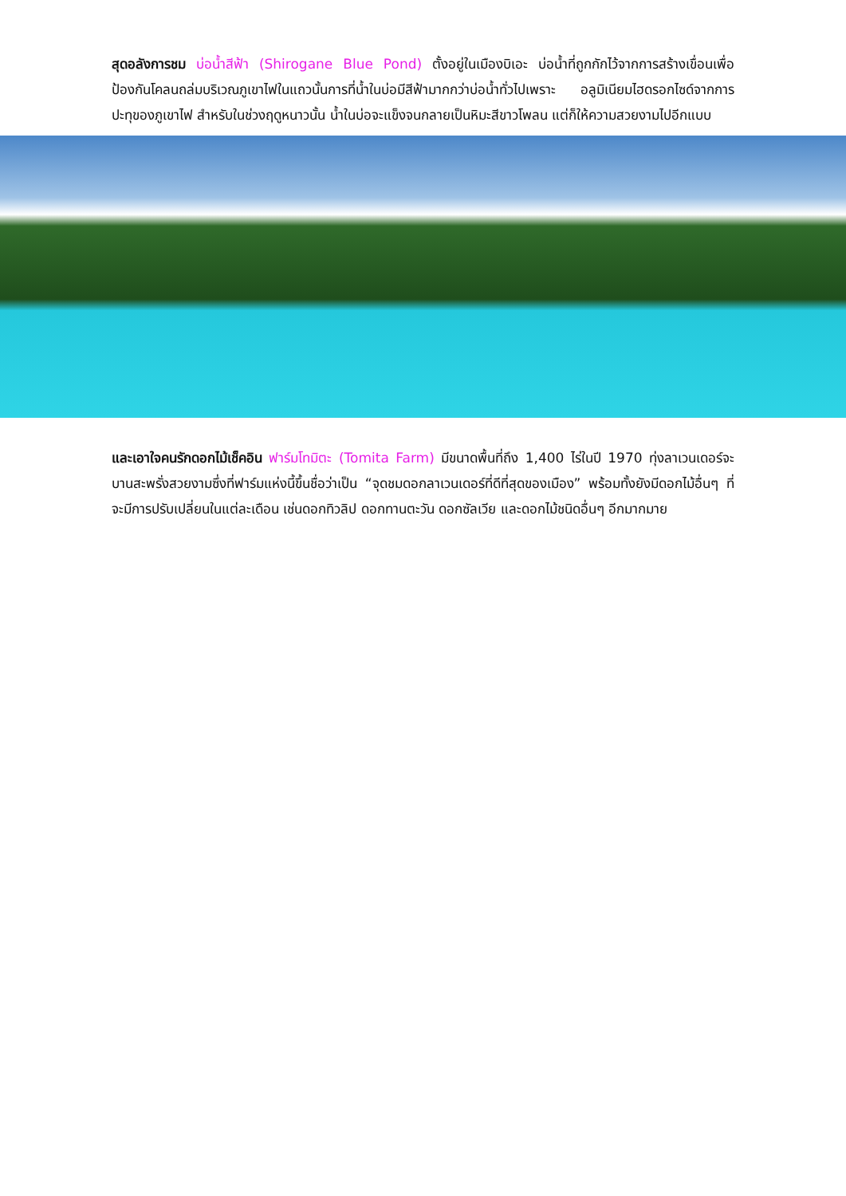สุดอลังการชม บ่อน้ำสีฟ้า (Shirogane Blue Pond) ตั้งอยู่ในเมืองบิเอะ บ่อน้ำที่ถูกกักไว้จากการสร้างเขื่อนเพื่อป้องกันโคลนถล่มบริเวณภูเขาไฟในแถวนั้นการที่น้ำในบ่อมีสีฟ้ามากกว่าบ่อน้ำทั่วไปเพราะ อลูมิเนียมไฮดรอกไซด์จากการปะทุของภูเขาไฟ สำหรับในช่วงฤดูหนาวนั้น น้ำในบ่อจะแข็งจนกลายเป็นหิมะสีขาวโพลน แต่ก็ให้ความสวยงามไปอีกแบบ
และเอาใจคนรักดอกไม้เช็คอิน ฟาร์มโทมิตะ (Tomita Farm) มีขนาดพื้นที่ถึง 1,400 ไร่ในปี 1970 ทุ่งลาเวนเดอร์จะบานสะพรั่งสวยงามซึ่งที่ฟาร์มแห่งนี้ขึ้นชื่อว่าเป็น “จุดชมดอกลาเวนเดอร์ที่ดีที่สุดของเมือง” พร้อมทั้งยังมีดอกไม้อื่นๆ ที่จะมีการปรับเปลี่ยนในแต่ละเดือน เช่นดอกทิวลิป ดอกทานตะวัน ดอกซัลเวีย และดอกไม้ชนิดอื่นๆ อีกมากมาย